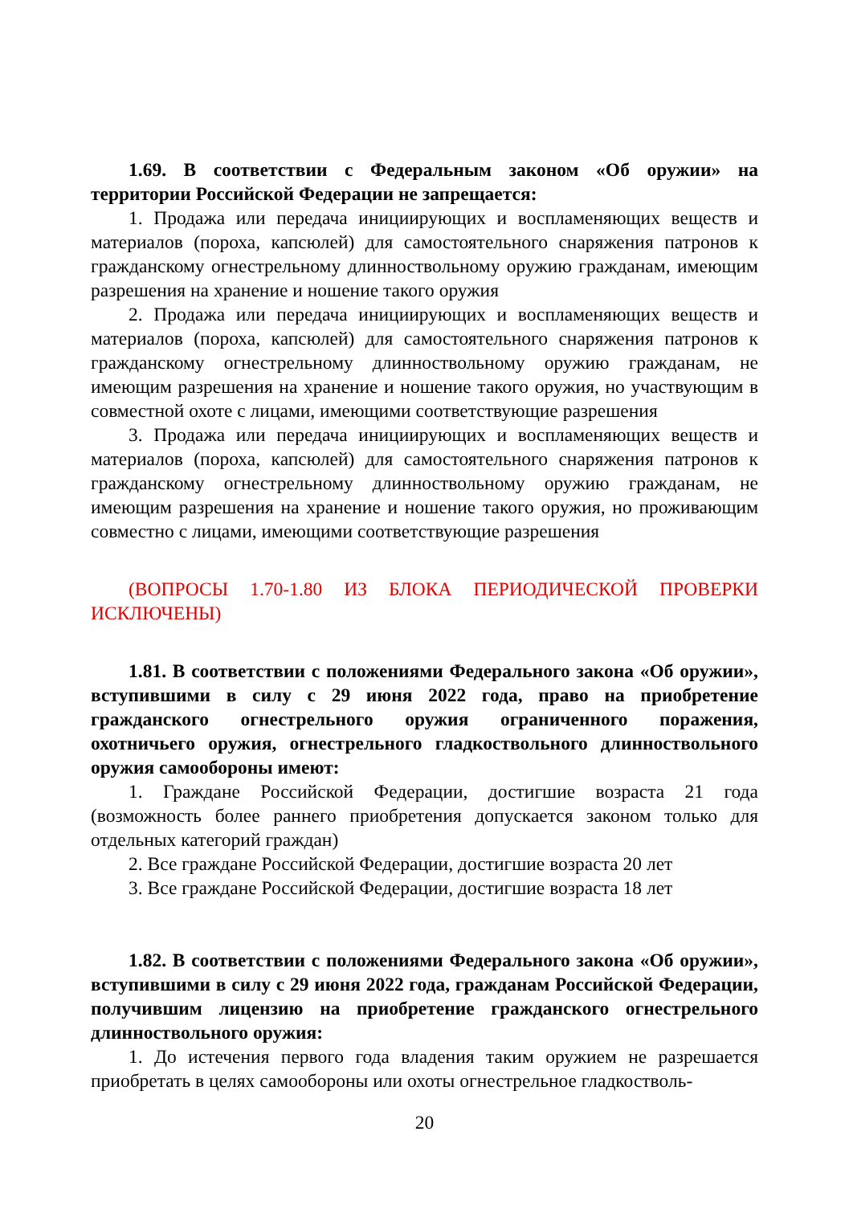1.69. В соответствии с Федеральным законом «Об оружии» на территории Российской Федерации не запрещается:
1. Продажа или передача инициирующих и воспламеняющих веществ и материалов (пороха, капсюлей) для самостоятельного снаряжения патронов к гражданскому огнестрельному длинноствольному оружию гражданам, имеющим разрешения на хранение и ношение такого оружия
2. Продажа или передача инициирующих и воспламеняющих веществ и материалов (пороха, капсюлей) для самостоятельного снаряжения патронов к гражданскому огнестрельному длинноствольному оружию гражданам, не имеющим разрешения на хранение и ношение такого оружия, но участвующим в совместной охоте с лицами, имеющими соответствующие разрешения
3. Продажа или передача инициирующих и воспламеняющих веществ и материалов (пороха, капсюлей) для самостоятельного снаряжения патронов к гражданскому огнестрельному длинноствольному оружию гражданам, не имеющим разрешения на хранение и ношение такого оружия, но проживающим совместно с лицами, имеющими соответствующие разрешения
(ВОПРОСЫ 1.70-1.80 ИЗ БЛОКА ПЕРИОДИЧЕСКОЙ ПРОВЕРКИ ИСКЛЮЧЕНЫ)
1.81. В соответствии с положениями Федерального закона «Об оружии», вступившими в силу с 29 июня 2022 года, право на приобретение гражданского огнестрельного оружия ограниченного поражения, охотничьего оружия, огнестрельного гладкоствольного длинноствольного оружия самообороны имеют:
1. Граждане Российской Федерации, достигшие возраста 21 года (возможность более раннего приобретения допускается законом только для отдельных категорий граждан)
2. Все граждане Российской Федерации, достигшие возраста 20 лет
3. Все граждане Российской Федерации, достигшие возраста 18 лет
1.82. В соответствии с положениями Федерального закона «Об оружии», вступившими в силу с 29 июня 2022 года, гражданам Российской Федерации, получившим лицензию на приобретение гражданского огнестрельного длинноствольного оружия:
1. До истечения первого года владения таким оружием не разрешается приобретать в целях самообороны или охоты огнестрельное гладкостволь-
20